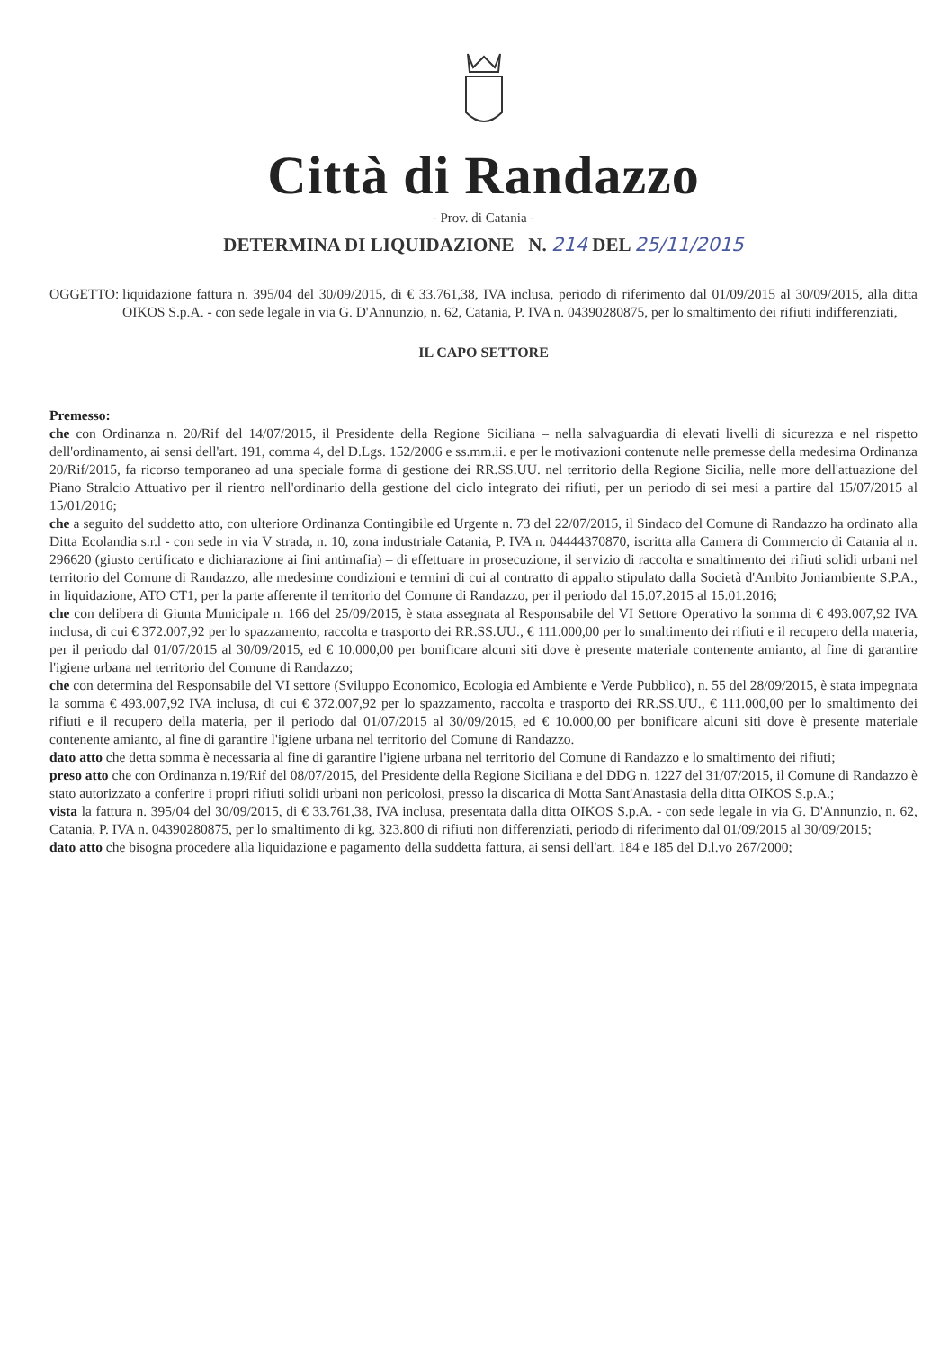Città di Randazzo
- Prov. di Catania -
DETERMINA DI LIQUIDAZIONE N. 214 DEL 25/11/2015
OGGETTO: liquidazione fattura n. 395/04 del 30/09/2015, di € 33.761,38, IVA inclusa, periodo di riferimento dal 01/09/2015 al 30/09/2015, alla ditta OIKOS S.p.A. - con sede legale in via G. D'Annunzio, n. 62, Catania, P. IVA n. 04390280875, per lo smaltimento dei rifiuti indifferenziati,
IL CAPO SETTORE
Premesso:
che con Ordinanza n. 20/Rif del 14/07/2015, il Presidente della Regione Siciliana – nella salvaguardia di elevati livelli di sicurezza e nel rispetto dell'ordinamento, ai sensi dell'art. 191, comma 4, del D.Lgs. 152/2006 e ss.mm.ii. e per le motivazioni contenute nelle premesse della medesima Ordinanza 20/Rif/2015, fa ricorso temporaneo ad una speciale forma di gestione dei RR.SS.UU. nel territorio della Regione Sicilia, nelle more dell'attuazione del Piano Stralcio Attuativo per il rientro nell'ordinario della gestione del ciclo integrato dei rifiuti, per un periodo di sei mesi a partire dal 15/07/2015 al 15/01/2016;
che a seguito del suddetto atto, con ulteriore Ordinanza Contingibile ed Urgente n. 73 del 22/07/2015, il Sindaco del Comune di Randazzo ha ordinato alla Ditta Ecolandia s.r.l - con sede in via V strada, n. 10, zona industriale Catania, P. IVA n. 04444370870, iscritta alla Camera di Commercio di Catania al n. 296620 (giusto certificato e dichiarazione ai fini antimafia) – di effettuare in prosecuzione, il servizio di raccolta e smaltimento dei rifiuti solidi urbani nel territorio del Comune di Randazzo, alle medesime condizioni e termini di cui al contratto di appalto stipulato dalla Società d'Ambito Joniambiente S.P.A., in liquidazione, ATO CT1, per la parte afferente il territorio del Comune di Randazzo, per il periodo dal 15.07.2015 al 15.01.2016;
che con delibera di Giunta Municipale n. 166 del 25/09/2015, è stata assegnata al Responsabile del VI Settore Operativo la somma di € 493.007,92 IVA inclusa, di cui € 372.007,92 per lo spazzamento, raccolta e trasporto dei RR.SS.UU., € 111.000,00 per lo smaltimento dei rifiuti e il recupero della materia, per il periodo dal 01/07/2015 al 30/09/2015, ed € 10.000,00 per bonificare alcuni siti dove è presente materiale contenente amianto, al fine di garantire l'igiene urbana nel territorio del Comune di Randazzo;
che con determina del Responsabile del VI settore (Sviluppo Economico, Ecologia ed Ambiente e Verde Pubblico), n. 55 del 28/09/2015, è stata impegnata la somma € 493.007,92 IVA inclusa, di cui € 372.007,92 per lo spazzamento, raccolta e trasporto dei RR.SS.UU., € 111.000,00 per lo smaltimento dei rifiuti e il recupero della materia, per il periodo dal 01/07/2015 al 30/09/2015, ed € 10.000,00 per bonificare alcuni siti dove è presente materiale contenente amianto, al fine di garantire l'igiene urbana nel territorio del Comune di Randazzo.
dato atto che detta somma è necessaria al fine di garantire l'igiene urbana nel territorio del Comune di Randazzo e lo smaltimento dei rifiuti;
preso atto che con Ordinanza n.19/Rif del 08/07/2015, del Presidente della Regione Siciliana e del DDG n. 1227 del 31/07/2015, il Comune di Randazzo è stato autorizzato a conferire i propri rifiuti solidi urbani non pericolosi, presso la discarica di Motta Sant'Anastasia della ditta OIKOS S.p.A.;
vista la fattura n. 395/04 del 30/09/2015, di € 33.761,38, IVA inclusa, presentata dalla ditta OIKOS S.p.A. - con sede legale in via G. D'Annunzio, n. 62, Catania, P. IVA n. 04390280875, per lo smaltimento di kg. 323.800 di rifiuti non differenziati, periodo di riferimento dal 01/09/2015 al 30/09/2015;
dato atto che bisogna procedere alla liquidazione e pagamento della suddetta fattura, ai sensi dell'art. 184 e 185 del D.l.vo 267/2000;